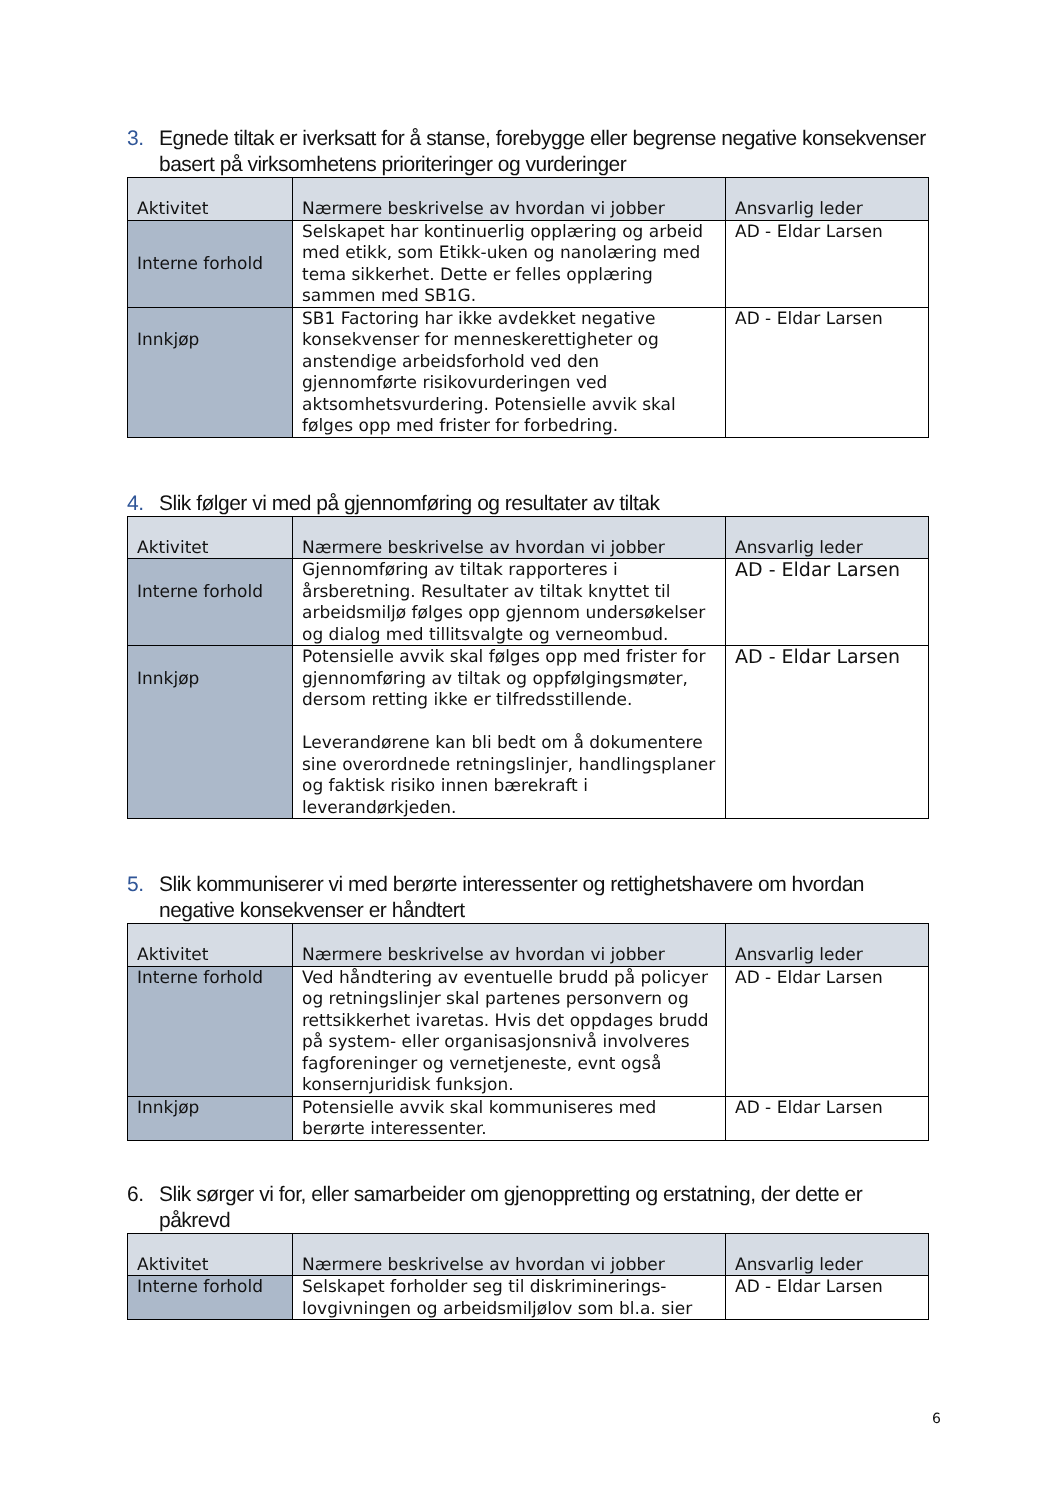3. Egnede tiltak er iverksatt for å stanse, forebygge eller begrense negative konsekvenser basert på virksomhetens prioriteringer og vurderinger
| Aktivitet | Nærmere beskrivelse av hvordan vi jobber | Ansvarlig leder |
| --- | --- | --- |
| Interne forhold | Selskapet har kontinuerlig opplæring og arbeid med etikk, som Etikk-uken og nanolæring med tema sikkerhet. Dette er felles opplæring sammen med SB1G. | AD - Eldar Larsen |
| Innkjøp | SB1 Factoring har ikke avdekket negative konsekvenser for menneskerettigheter og anstendige arbeidsforhold ved den gjennomførte risikovurderingen ved aktsomhetsvurdering. Potensielle avvik skal følges opp med frister for forbedring. | AD - Eldar Larsen |
4. Slik følger vi med på gjennomføring og resultater av tiltak
| Aktivitet | Nærmere beskrivelse av hvordan vi jobber | Ansvarlig leder |
| --- | --- | --- |
| Interne forhold | Gjennomføring av tiltak rapporteres i årsberetning. Resultater av tiltak knyttet til arbeidsmiljø følges opp gjennom undersøkelser og dialog med tillitsvalgte og verneombud. | AD - Eldar Larsen |
| Innkjøp | Potensielle avvik skal følges opp med frister for gjennomføring av tiltak og oppfølgingsmøter, dersom retting ikke er tilfredsstillende. Leverandørene kan bli bedt om å dokumentere sine overordnede retningslinjer, handlingsplaner og faktisk risiko innen bærekraft i leverandørkjeden. | AD - Eldar Larsen |
5. Slik kommuniserer vi med berørte interessenter og rettighetshavere om hvordan negative konsekvenser er håndtert
| Aktivitet | Nærmere beskrivelse av hvordan vi jobber | Ansvarlig leder |
| --- | --- | --- |
| Interne forhold | Ved håndtering av eventuelle brudd på policyer og retningslinjer skal partenes personvern og rettsikkerhet ivaretas. Hvis det oppdages brudd på system- eller organisasjonsnivå involveres fagforeninger og vernetjeneste, evnt også konsernjuridisk funksjon. | AD - Eldar Larsen |
| Innkjøp | Potensielle avvik skal kommuniseres med berørte interessenter. | AD - Eldar Larsen |
6. Slik sørger vi for, eller samarbeider om gjenoppretting og erstatning, der dette er påkrevd
| Aktivitet | Nærmere beskrivelse av hvordan vi jobber | Ansvarlig leder |
| --- | --- | --- |
| Interne forhold | Selskapet forholder seg til diskriminerings-lovgivningen og arbeidsmiljølov som bl.a. sier | AD - Eldar Larsen |
6